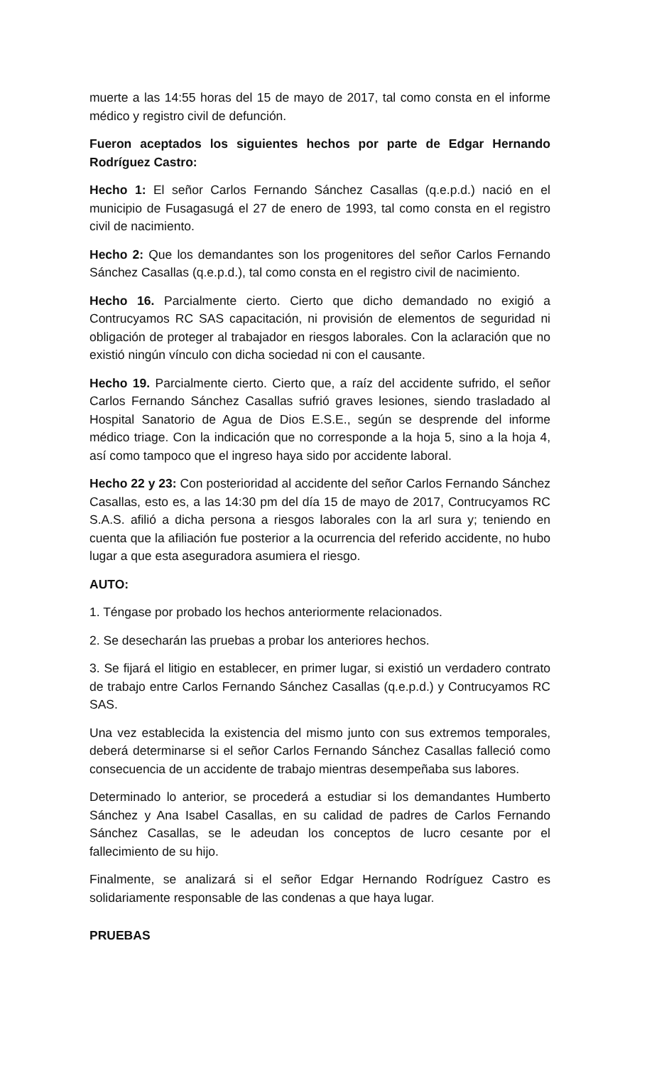muerte a las 14:55 horas del 15 de mayo de 2017, tal como consta en el informe médico y registro civil de defunción.
Fueron aceptados los siguientes hechos por parte de Edgar Hernando Rodríguez Castro:
Hecho 1: El señor Carlos Fernando Sánchez Casallas (q.e.p.d.) nació en el municipio de Fusagasugá el 27 de enero de 1993, tal como consta en el registro civil de nacimiento.
Hecho 2: Que los demandantes son los progenitores del señor Carlos Fernando Sánchez Casallas (q.e.p.d.), tal como consta en el registro civil de nacimiento.
Hecho 16. Parcialmente cierto. Cierto que dicho demandado no exigió a Contrucyamos RC SAS capacitación, ni provisión de elementos de seguridad ni obligación de proteger al trabajador en riesgos laborales. Con la aclaración que no existió ningún vínculo con dicha sociedad ni con el causante.
Hecho 19. Parcialmente cierto. Cierto que, a raíz del accidente sufrido, el señor Carlos Fernando Sánchez Casallas sufrió graves lesiones, siendo trasladado al Hospital Sanatorio de Agua de Dios E.S.E., según se desprende del informe médico triage. Con la indicación que no corresponde a la hoja 5, sino a la hoja 4, así como tampoco que el ingreso haya sido por accidente laboral.
Hecho 22 y 23: Con posterioridad al accidente del señor Carlos Fernando Sánchez Casallas, esto es, a las 14:30 pm del día 15 de mayo de 2017, Contrucyamos RC S.A.S. afilió a dicha persona a riesgos laborales con la arl sura y; teniendo en cuenta que la afiliación fue posterior a la ocurrencia del referido accidente, no hubo lugar a que esta aseguradora asumiera el riesgo.
AUTO:
1. Téngase por probado los hechos anteriormente relacionados.
2. Se desecharán las pruebas a probar los anteriores hechos.
3. Se fijará el litigio en establecer, en primer lugar, si existió un verdadero contrato de trabajo entre Carlos Fernando Sánchez Casallas (q.e.p.d.) y Contrucyamos RC SAS.
Una vez establecida la existencia del mismo junto con sus extremos temporales, deberá determinarse si el señor Carlos Fernando Sánchez Casallas falleció como consecuencia de un accidente de trabajo mientras desempeñaba sus labores.
Determinado lo anterior, se procederá a estudiar si los demandantes Humberto Sánchez y Ana Isabel Casallas, en su calidad de padres de Carlos Fernando Sánchez Casallas, se le adeudan los conceptos de lucro cesante por el fallecimiento de su hijo.
Finalmente, se analizará si el señor Edgar Hernando Rodríguez Castro es solidariamente responsable de las condenas a que haya lugar.
PRUEBAS